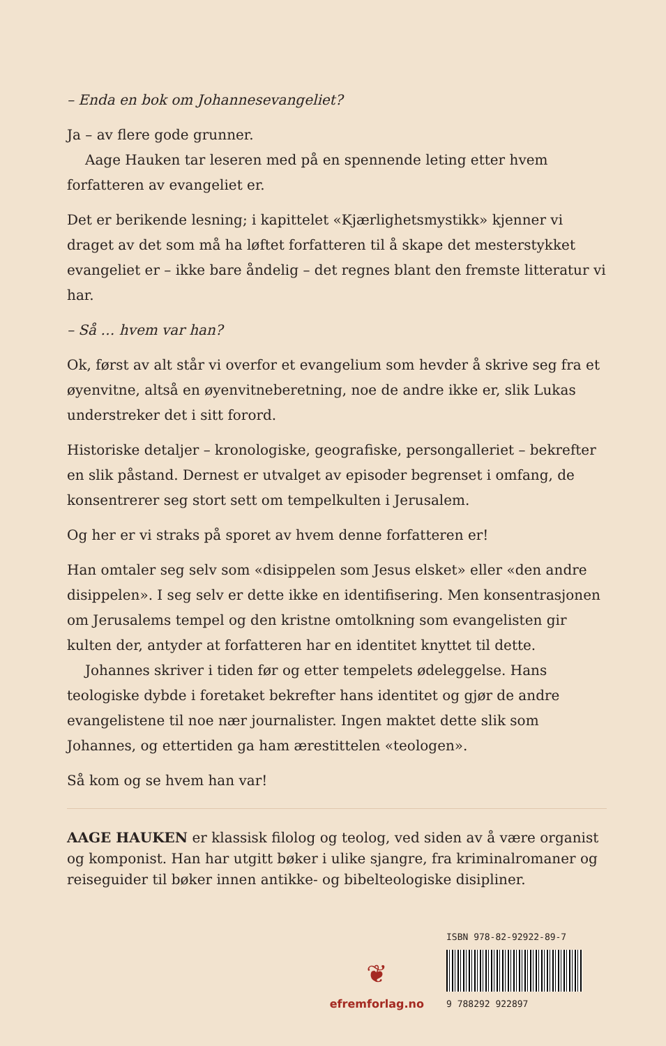– Enda en bok om Johannesevangeliet?
Ja – av flere gode grunner.
Aage Hauken tar leseren med på en spennende leting etter hvem forfatteren av evangeliet er.
Det er berikende lesning; i kapittelet «Kjærlighetsmystikk» kjenner vi draget av det som må ha løftet forfatteren til å skape det mesterstykket evangeliet er – ikke bare åndelig – det regnes blant den fremste litteratur vi har.
– Så … hvem var han?
Ok, først av alt står vi overfor et evangelium som hevder å skrive seg fra et øyenvitne, altså en øyenvitneberetning, noe de andre ikke er, slik Lukas understreker det i sitt forord.
Historiske detaljer – kronologiske, geografiske, persongalleriet – bekrefter en slik påstand. Dernest er utvalget av episoder begrenset i omfang, de konsentrerer seg stort sett om tempelkulten i Jerusalem.
Og her er vi straks på sporet av hvem denne forfatteren er!
Han omtaler seg selv som «disippelen som Jesus elsket» eller «den andre disippelen». I seg selv er dette ikke en identifisering. Men konsentrasjonen om Jerusalems tempel og den kristne omtolkning som evangelisten gir kulten der, antyder at forfatteren har en identitet knyttet til dette.
Johannes skriver i tiden før og etter tempelets ødeleggelse. Hans teologiske dybde i foretaket bekrefter hans identitet og gjør de andre evangelistene til noe nær journalister. Ingen maktet dette slik som Johannes, og ettertiden ga ham ærestittelen «teologen».
Så kom og se hvem han var!
AAGE HAUKEN er klassisk filolog og teolog, ved siden av å være organist og komponist. Han har utgitt bøker i ulike sjangre, fra kriminalromaner og reiseguider til bøker innen antikke- og bibelteologiske disipliner.
❦
efremforlag.no
ISBN 978-82-92922-89-7
9 788292 922897